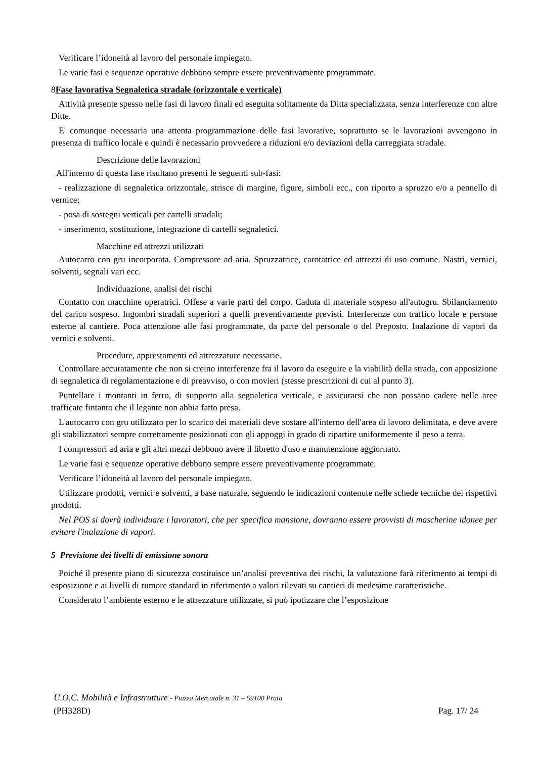Verificare l’idoneità al lavoro del personale impiegato.
Le varie fasi e sequenze operative debbono sempre essere preventivamente programmate.
8 Fase lavorativa Segnaletica stradale (orizzontale e verticale)
Attività presente spesso nelle fasi di lavoro finali ed eseguita solitamente da Ditta specializzata, senza interferenze con altre Ditte.
E' comunque necessaria una attenta programmazione delle fasi lavorative, soprattutto se le lavorazioni avvengono in presenza di traffico locale e quindi è necessario provvedere a riduzioni e/o deviazioni della carreggiata stradale.
Descrizione delle lavorazioni
All'interno di questa fase risultano presenti le seguenti sub-fasi:
- realizzazione di segnaletica orizzontale, strisce di margine, figure, simboli ecc., con riporto a spruzzo e/o a pennello di vernice;
- posa di sostegni verticali per cartelli stradali;
- inserimento, sostituzione, integrazione di cartelli segnaletici.
Macchine ed attrezzi utilizzati
Autocarro con gru incorporata. Compressore ad aria. Spruzzatrice, carotatrice ed attrezzi di uso comune. Nastri, vernici, solventi, segnali vari ecc.
Individuazione, analisi dei rischi
Contatto con macchine operatrici. Offese a varie parti del corpo. Caduta di materiale sospeso all'autogru. Sbilanciamento del carico sospeso. Ingombri stradali superiori a quelli preventivamente previsti. Interferenze con traffico locale e persone esterne al cantiere. Poca attenzione alle fasi programmate, da parte del personale o del Preposto. Inalazione di vapori da vernici e solventi.
Procedure, apprestamenti ed attrezzature necessarie.
Controllare accuratamente che non si creino interferenze fra il lavoro da eseguire e la viabilità della strada, con apposizione di segnaletica di regolamentazione e di preavviso, o con movieri (stesse prescrizioni di cui al punto 3).
Puntellare i montanti in ferro, di supporto alla segnaletica verticale, e assicurarsi che non possano cadere nelle aree trafficate fintanto che il legante non abbia fatto presa.
L'autocarro con gru utilizzato per lo scarico dei materiali deve sostare all'interno dell'area di lavoro delimitata, e deve avere gli stabilizzatori sempre correttamente posizionati con gli appoggi in grado di ripartire uniformemente il peso a terra.
I compressori ad aria e gli altri mezzi debbono avere il libretto d'uso e manutenzione aggiornato.
Le varie fasi e sequenze operative debbono sempre essere preventivamente programmate.
Verificare l’idoneità al lavoro del personale impiegato.
Utilizzare prodotti, vernici e solventi, a base naturale, seguendo le indicazioni contenute nelle schede tecniche dei rispettivi prodotti.
Nel POS si dovrà individuare i lavoratori, che per specifica mansione, dovranno essere provvisti di mascherine idonee per evitare l'inalazione di vapori.
5 Previsione dei livelli di emissione sonora
Poiché il presente piano di sicurezza costituisce un’analisi preventiva dei rischi, la valutazione farà riferimento ai tempi di esposizione e ai livelli di rumore standard in riferimento a valori rilevati su cantieri di medesime caratteristiche.
Considerato l’ambiente esterno e le attrezzature utilizzate, si può ipotizzare che l’esposizione
U.O.C. Mobilità e Infrastrutture - Piazza Mercatale n. 31 – 59100 Prato
(PH328D) Pag. 17/ 24